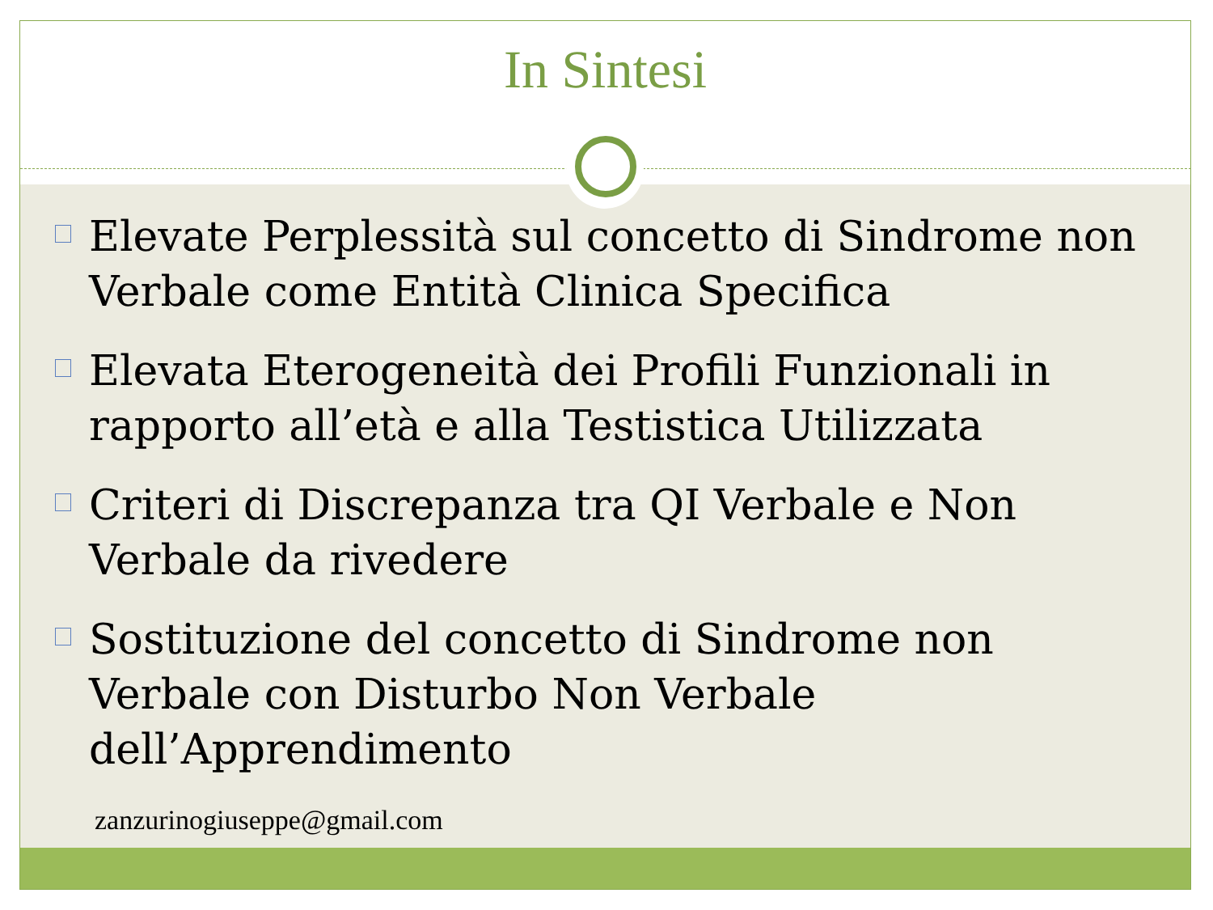In Sintesi
Elevate Perplessità sul concetto di Sindrome non Verbale come Entità Clinica Specifica
Elevata Eterogeneità dei Profili Funzionali in rapporto all’età e alla Testistica Utilizzata
Criteri di Discrepanza tra QI Verbale e Non Verbale da rivedere
Sostituzione del concetto di Sindrome non Verbale con Disturbo Non Verbale dell’Apprendimento
zanzurinogiuseppe@gmail.com